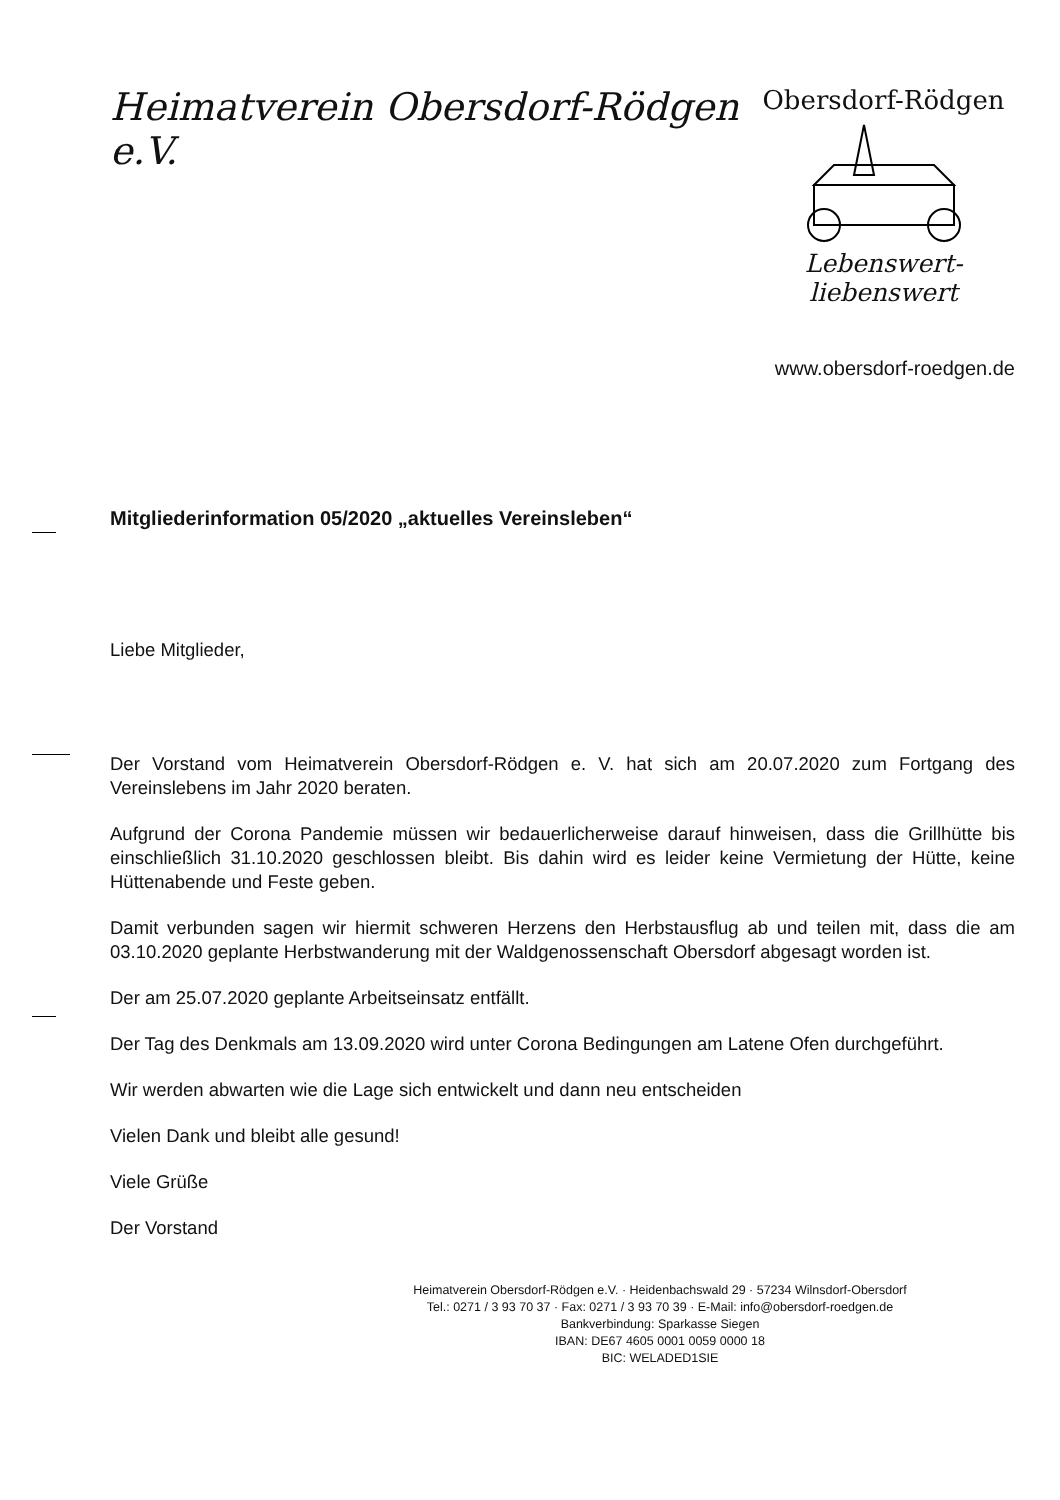Heimatverein Obersdorf-Rödgen e.V.
Obersdorf-Rödgen
Lebenswert-liebenswert
www.obersdorf-roedgen.de
Mitgliederinformation 05/2020 „aktuelles Vereinsleben“
Liebe Mitglieder,
Der Vorstand vom Heimatverein Obersdorf-Rödgen e. V. hat sich am 20.07.2020 zum Fortgang des Vereinslebens im Jahr 2020 beraten.
Aufgrund der Corona Pandemie müssen wir bedauerlicherweise darauf hinweisen, dass die Grillhütte bis einschließlich 31.10.2020 geschlossen bleibt. Bis dahin wird es leider keine Vermietung der Hütte, keine Hüttenabende und Feste geben.
Damit verbunden sagen wir hiermit schweren Herzens den Herbstausflug ab und teilen mit, dass die am 03.10.2020 geplante Herbstwanderung mit der Waldgenossenschaft Obersdorf abgesagt worden ist.
Der am 25.07.2020 geplante Arbeitseinsatz entfällt.
Der Tag des Denkmals am 13.09.2020 wird unter Corona Bedingungen am Latene Ofen durchgeführt.
Wir werden abwarten wie die Lage sich entwickelt und dann neu entscheiden
Vielen Dank und bleibt alle gesund!
Viele Grüße
Der Vorstand
Heimatverein Obersdorf-Rödgen e.V. · Heidenbachswald 29 · 57234 Wilnsdorf-Obersdorf
Tel.: 0271 / 3 93 70 37 · Fax: 0271 / 3 93 70 39 · E-Mail: info@obersdorf-roedgen.de
Bankverbindung: Sparkasse Siegen
IBAN: DE67 4605 0001 0059 0000 18
BIC: WELADED1SIE